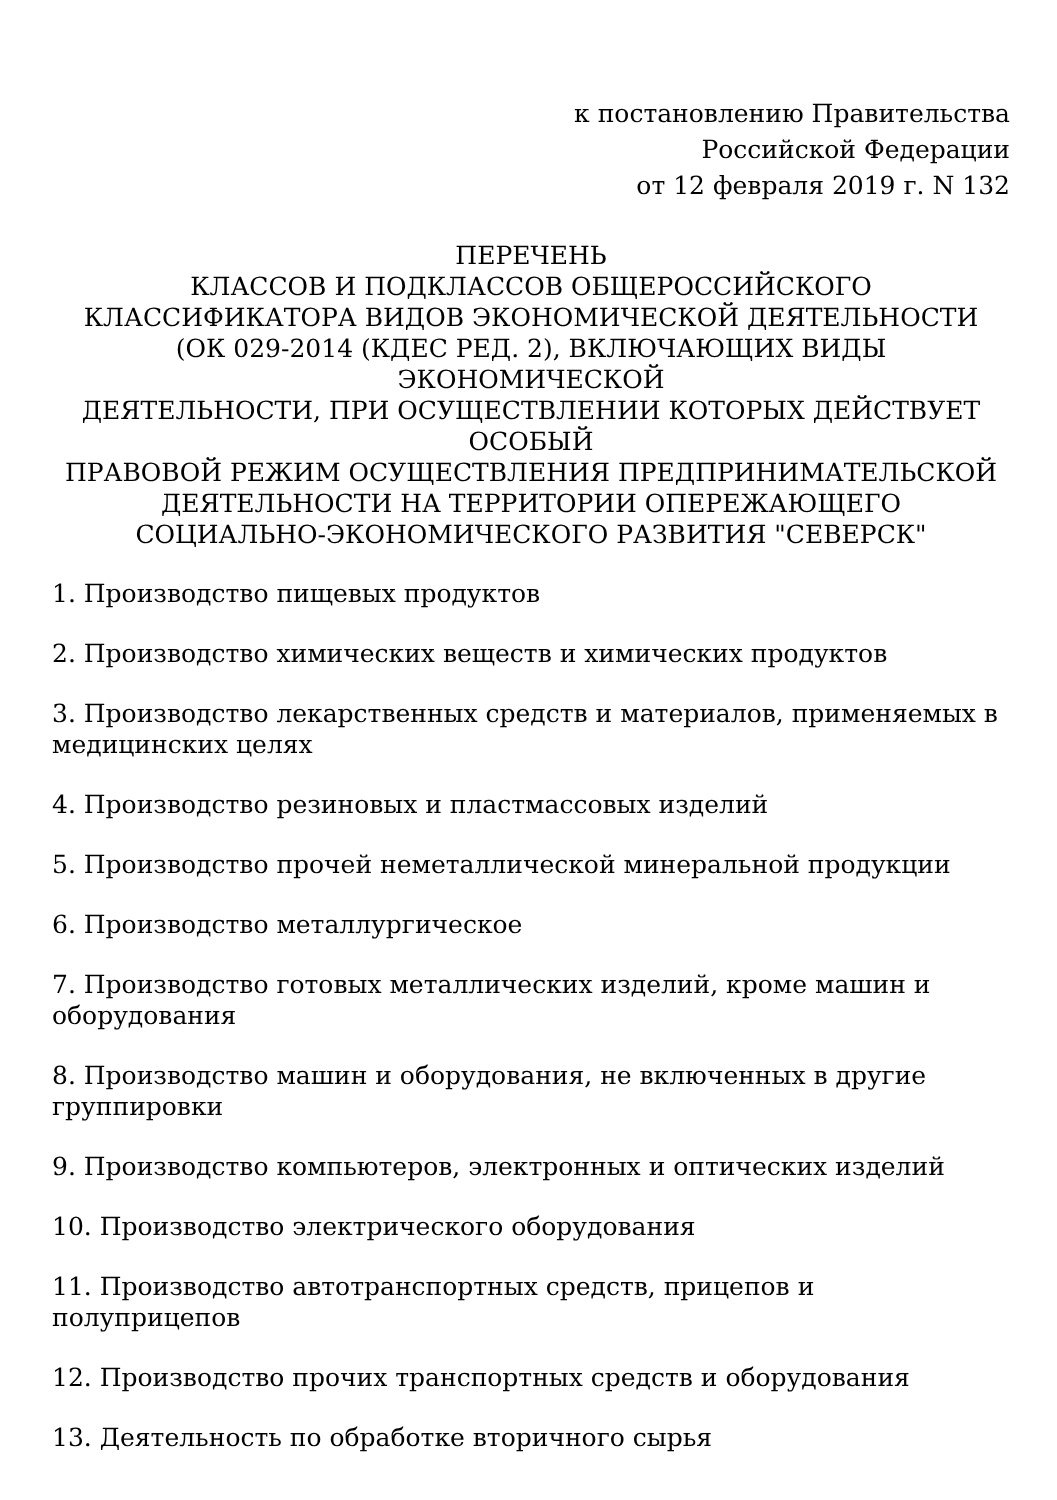к постановлению Правительства
Российской Федерации
от 12 февраля 2019 г. N 132
ПЕРЕЧЕНЬ
КЛАССОВ И ПОДКЛАССОВ ОБЩЕРОССИЙСКОГО
КЛАССИФИКАТОРА ВИДОВ ЭКОНОМИЧЕСКОЙ ДЕЯТЕЛЬНОСТИ
(ОК 029-2014 (КДЕС РЕД. 2), ВКЛЮЧАЮЩИХ ВИДЫ ЭКОНОМИЧЕСКОЙ
ДЕЯТЕЛЬНОСТИ, ПРИ ОСУЩЕСТВЛЕНИИ КОТОРЫХ ДЕЙСТВУЕТ
ОСОБЫЙ
ПРАВОВОЙ РЕЖИМ ОСУЩЕСТВЛЕНИЯ ПРЕДПРИНИМАТЕЛЬСКОЙ
ДЕЯТЕЛЬНОСТИ НА ТЕРРИТОРИИ ОПЕРЕЖАЮЩЕГО
СОЦИАЛЬНО-ЭКОНОМИЧЕСКОГО РАЗВИТИЯ "СЕВЕРСК"
1. Производство пищевых продуктов
2. Производство химических веществ и химических продуктов
3. Производство лекарственных средств и материалов, применяемых в медицинских целях
4. Производство резиновых и пластмассовых изделий
5. Производство прочей неметаллической минеральной продукции
6. Производство металлургическое
7. Производство готовых металлических изделий, кроме машин и оборудования
8. Производство машин и оборудования, не включенных в другие группировки
9. Производство компьютеров, электронных и оптических изделий
10. Производство электрического оборудования
11. Производство автотранспортных средств, прицепов и полуприцепов
12. Производство прочих транспортных средств и оборудования
13. Деятельность по обработке вторичного сырья